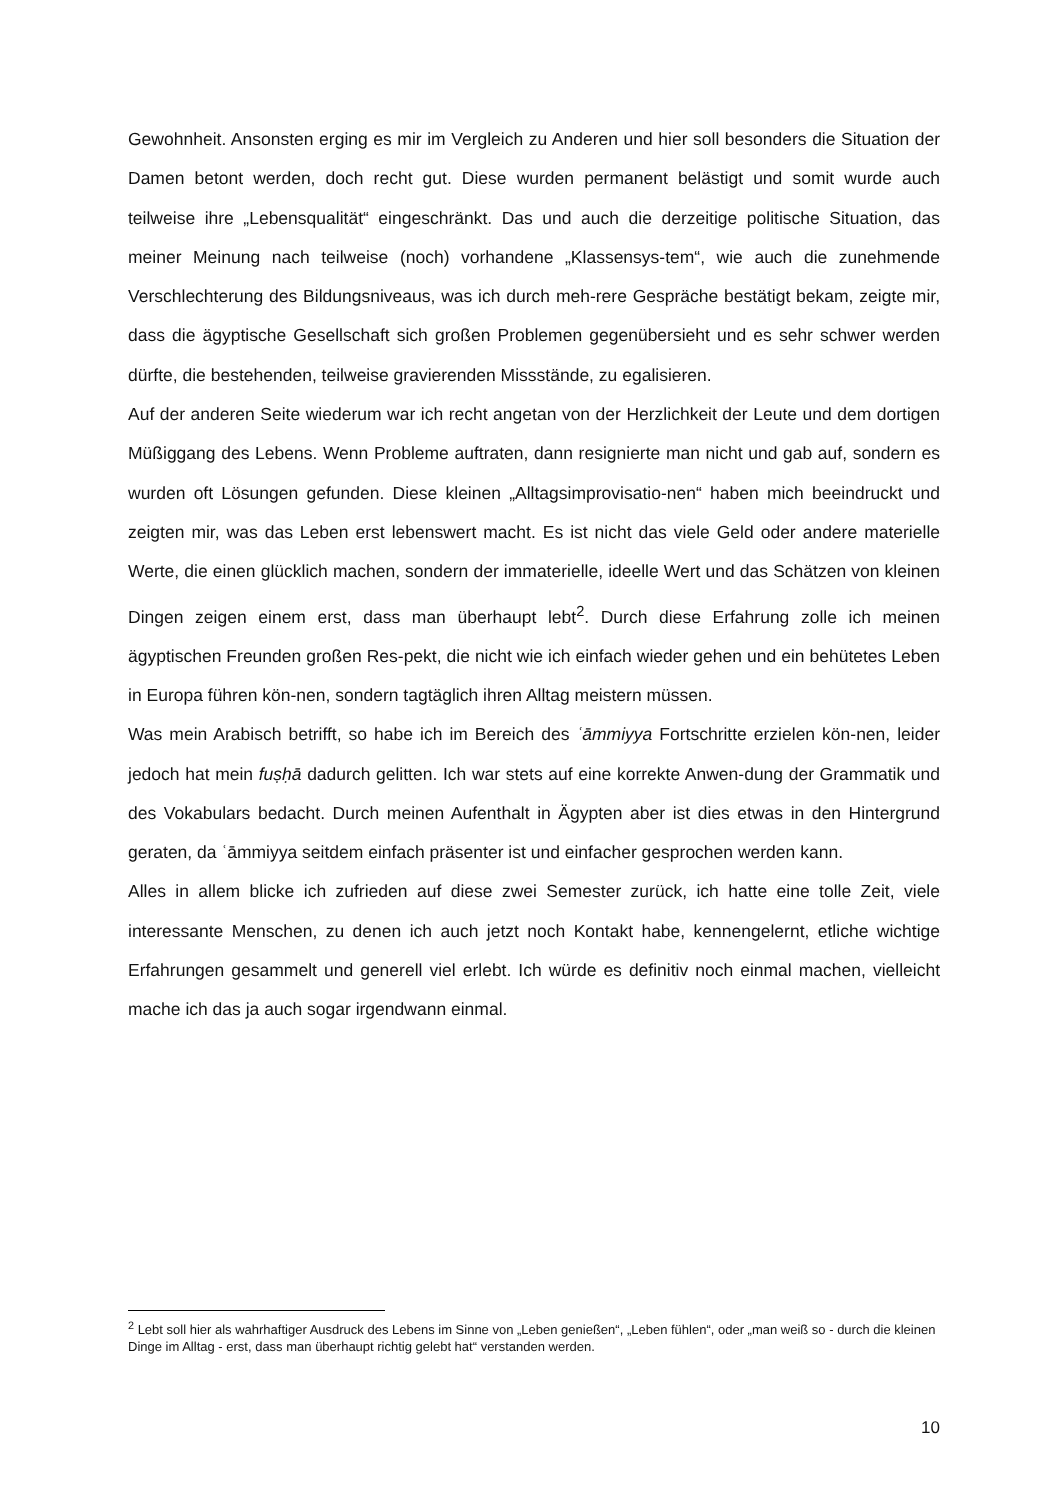Gewohnheit. Ansonsten erging es mir im Vergleich zu Anderen und hier soll besonders die Situation der Damen betont werden, doch recht gut. Diese wurden permanent belästigt und somit wurde auch teilweise ihre „Lebensqualität“ eingeschränkt. Das und auch die derzeitige politische Situation, das meiner Meinung nach teilweise (noch) vorhandene „Klassensys-tem“, wie auch die zunehmende Verschlechterung des Bildungsniveaus, was ich durch meh-rere Gespräche bestätigt bekam, zeigte mir, dass die ägyptische Gesellschaft sich großen Problemen gegenübersieht und es sehr schwer werden dürfte, die bestehenden, teilweise gravierenden Missstände, zu egalisieren.
Auf der anderen Seite wiederum war ich recht angetan von der Herzlichkeit der Leute und dem dortigen Müßiggang des Lebens. Wenn Probleme auftraten, dann resignierte man nicht und gab auf, sondern es wurden oft Lösungen gefunden. Diese kleinen „Alltagsimprovisatio-nen“ haben mich beeindruckt und zeigten mir, was das Leben erst lebenswert macht. Es ist nicht das viele Geld oder andere materielle Werte, die einen glücklich machen, sondern der immaterielle, ideelle Wert und das Schätzen von kleinen Dingen zeigen einem erst, dass man überhaupt lebt<sup>2</sup>. Durch diese Erfahrung zolle ich meinen ägyptischen Freunden großen Res-pekt, die nicht wie ich einfach wieder gehen und ein behütetes Leben in Europa führen kön-nen, sondern tagtäglich ihren Alltag meistern müssen.
Was mein Arabisch betrifft, so habe ich im Bereich des ʿāmmiyya Fortschritte erzielen kön-nen, leider jedoch hat mein fuṣḥā dadurch gelitten. Ich war stets auf eine korrekte Anwen-dung der Grammatik und des Vokabulars bedacht. Durch meinen Aufenthalt in Ägypten aber ist dies etwas in den Hintergrund geraten, da ʿāmmiyya seitdem einfach präsenter ist und einfacher gesprochen werden kann.
Alles in allem blicke ich zufrieden auf diese zwei Semester zurück, ich hatte eine tolle Zeit, viele interessante Menschen, zu denen ich auch jetzt noch Kontakt habe, kennengelernt, etliche wichtige Erfahrungen gesammelt und generell viel erlebt. Ich würde es definitiv noch einmal machen, vielleicht mache ich das ja auch sogar irgendwann einmal.
<sup>2</sup> Lebt soll hier als wahrhaftiger Ausdruck des Lebens im Sinne von „Leben genießen“, „Leben fühlen“, oder „man weiß so - durch die kleinen Dinge im Alltag - erst, dass man überhaupt richtig gelebt hat“ verstanden werden.
10